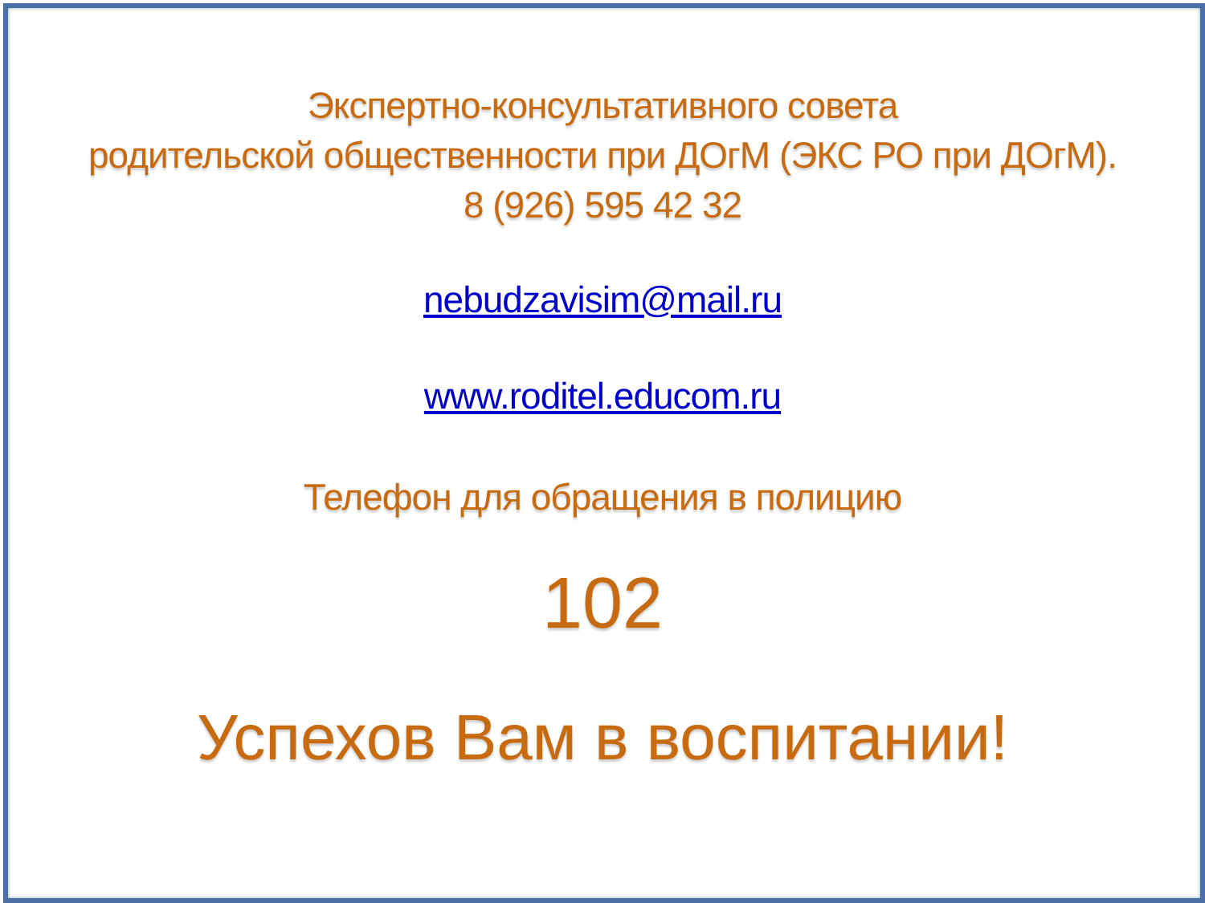Экспертно-консультативного совета
родительской общественности при ДОгМ (ЭКС РО при ДОгМ).
8 (926) 595 42 32
nebudzavisim@mail.ru
www.roditel.educom.ru
Телефон для обращения в полицию
102
Успехов Вам в воспитании!